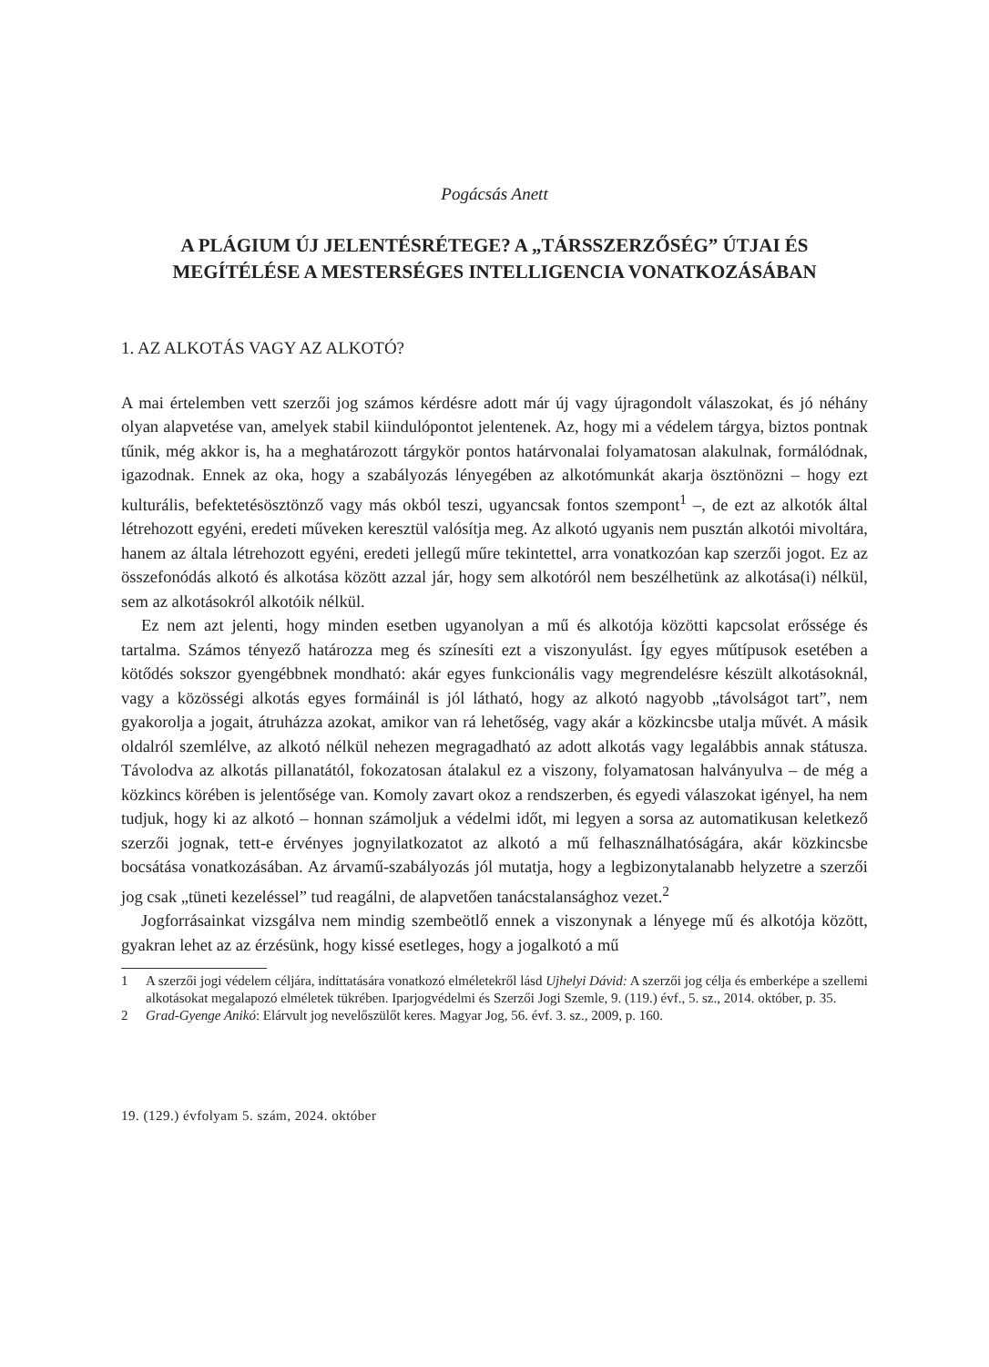Pogácsás Anett
A PLÁGIUM ÚJ JELENTÉSRÉTEGE? A „TÁRSSZERZŐSÉG” ÚTJAI ÉS MEGÍTÉLÉSE A MESTERSÉGES INTELLIGENCIA VONATKOZÁSÁBAN
1. AZ ALKOTÁS VAGY AZ ALKOTÓ?
A mai értelemben vett szerzői jog számos kérdésre adott már új vagy újragondolt válaszokat, és jó néhány olyan alapvetése van, amelyek stabil kiindulópontot jelentenek. Az, hogy mi a védelem tárgya, biztos pontnak tűnik, még akkor is, ha a meghatározott tárgykör pontos határvonalai folyamatosan alakulnak, formálódnak, igazodnak. Ennek az oka, hogy a szabályozás lényegében az alkotómunkát akarja ösztönözni – hogy ezt kulturális, befektetésösztönző vagy más okból teszi, ugyancsak fontos szempont<sup>1</sup> –, de ezt az alkotók által létrehozott egyéni, eredeti műveken keresztül valósítja meg. Az alkotó ugyanis nem pusztán alkotói mivoltára, hanem az általa létrehozott egyéni, eredeti jellegű műre tekintettel, arra vonatkozóan kap szerzői jogot. Ez az összefonódás alkotó és alkotása között azzal jár, hogy sem alkotóról nem beszélhetünk az alkotása(i) nélkül, sem az alkotásokról alkotóik nélkül.
Ez nem azt jelenti, hogy minden esetben ugyanolyan a mű és alkotója közötti kapcsolat erőssége és tartalma. Számos tényező határozza meg és színesíti ezt a viszonyulást. Így egyes műtípusok esetében a kötődés sokszor gyengébbnek mondható: akár egyes funkcionális vagy megrendelésre készült alkotásoknál, vagy a közösségi alkotás egyes formáinál is jól látható, hogy az alkotó nagyobb „távolságot tart”, nem gyakorolja a jogait, átruházza azokat, amikor van rá lehetőség, vagy akár a közkincsbe utalja művét. A másik oldalról szemlélve, az alkotó nélkül nehezen megragadható az adott alkotás vagy legalábbis annak státusza. Távolodva az alkotás pillanatától, fokozatosan átalakul ez a viszony, folyamatosan halványulva – de még a közkincs körében is jelentősége van. Komoly zavart okoz a rendszerben, és egyedi válaszokat igényel, ha nem tudjuk, hogy ki az alkotó – honnan számoljuk a védelmi időt, mi legyen a sorsa az automatikusan keletkező szerzői jognak, tett-e érvényes jognyilatkozatot az alkotó a mű felhasználhatóságára, akár közkincsbe bocsátása vonatkozásában. Az árvamű-szabályozás jól mutatja, hogy a legbizonytalanabb helyzetre a szerzői jog csak „tüneti kezeléssel” tud reagálni, de alapvetően tanácstalansághoz vezet.<sup>2</sup>
Jogforrásainkat vizsgálva nem mindig szembeötlő ennek a viszonynak a lényege mű és alkotója között, gyakran lehet az az érzésünk, hogy kissé esetleges, hogy a jogalkotó a mű
1 A szerzői jogi védelem céljára, indíttatására vonatkozó elméletekről lásd Ujhelyi Dávid: A szerzői jog célja és emberképe a szellemi alkotásokat megalapozó elméletek tükrében. Iparjogvédelmi és Szerzői Jogi Szemle, 9. (119.) évf., 5. sz., 2014. október, p. 35.
2 Grad-Gyenge Anikó: Elárvult jog nevelőszülőt keres. Magyar Jog, 56. évf. 3. sz., 2009, p. 160.
19. (129.) évfolyam 5. szám, 2024. október